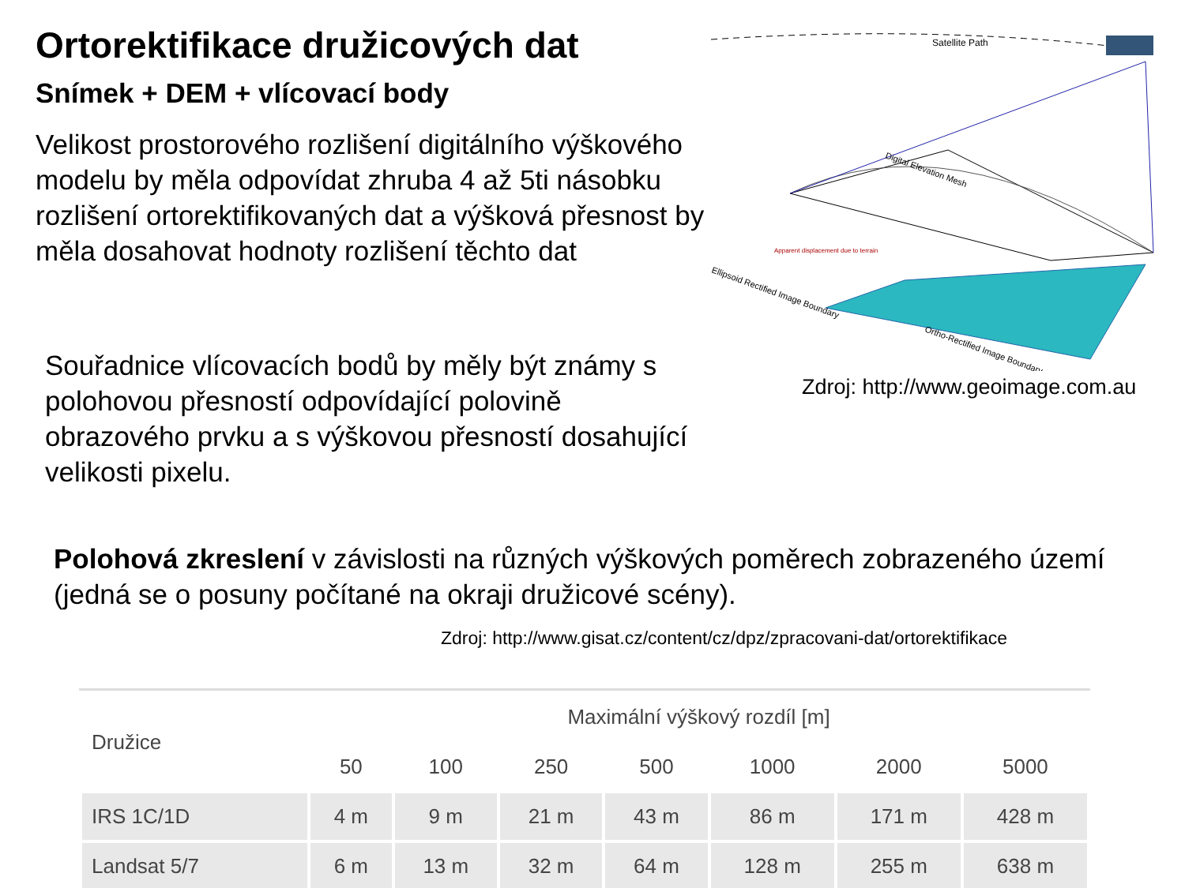Ortorektifikace družicových dat
Snímek + DEM + vlícovací body
Velikost prostorového rozlišení digitálního výškového modelu by měla odpovídat zhruba 4 až 5ti násobku rozlišení ortorektifikovaných dat a výšková přesnost by měla dosahovat hodnoty rozlišení těchto dat
Souřadnice vlícovacích bodů by měly být známy s polohovou přesností odpovídající polovině obrazového prvku a s výškovou přesností dosahující velikosti pixelu.
Satellite Path
Digital Elevation Mesh
Ellipsoid Rectified Image Boundary
Ortho-Rectified Image Boundary
Apparent displacement due to terrain
Zdroj: http://www.geoimage.com.au
Polohová zkreslení v závislosti na různých výškových poměrech zobrazeného území (jedná se o posuny počítané na okraji družicové scény).
Zdroj: http://www.gisat.cz/content/cz/dpz/zpracovani-dat/ortorektifikace
| Družice | Maximální výškový rozdíl [m] | | | | | | |
| --- | --- | --- | --- | --- | --- | --- | --- |
| | 50 | 100 | 250 | 500 | 1000 | 2000 | 5000 |
| IRS 1C/1D | 4 m | 9 m | 21 m | 43 m | 86 m | 171 m | 428 m |
| Landsat 5/7 | 6 m | 13 m | 32 m | 64 m | 128 m | 255 m | 638 m |